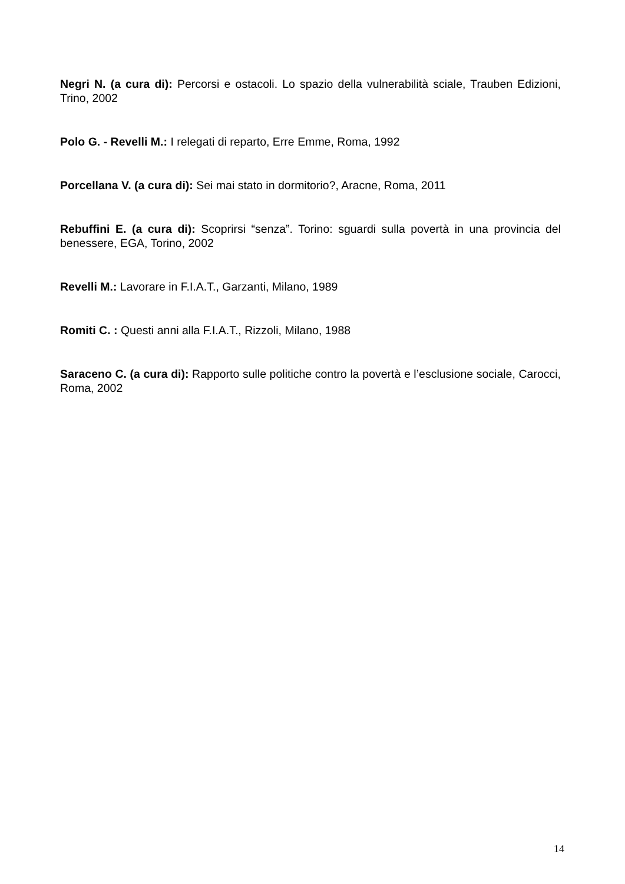Negri N. (a cura di): Percorsi e ostacoli. Lo spazio della vulnerabilità sciale, Trauben Edizioni, Trino, 2002
Polo G. - Revelli M.: I relegati di reparto, Erre Emme, Roma, 1992
Porcellana V. (a cura di): Sei mai stato in dormitorio?, Aracne, Roma, 2011
Rebuffini E. (a cura di): Scoprirsi “senza”. Torino: sguardi sulla povertà in una provincia del benessere, EGA, Torino, 2002
Revelli M.: Lavorare in F.I.A.T., Garzanti, Milano, 1989
Romiti C. : Questi anni alla F.I.A.T., Rizzoli, Milano, 1988
Saraceno C. (a cura di): Rapporto sulle politiche contro la povertà e l’esclusione sociale, Carocci, Roma, 2002
14